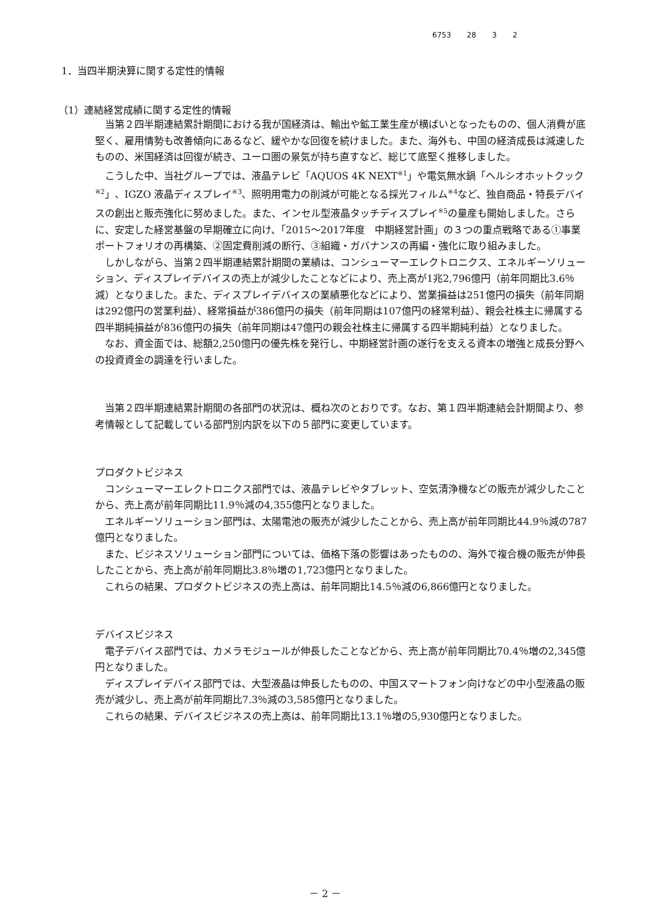6753 28 3 2
1．当四半期決算に関する定性的情報
（1）連結経営成績に関する定性的情報
当第２四半期連結累計期間における我が国経済は、輸出や鉱工業生産が横ばいとなったものの、個人消費が底堅く、雇用情勢も改善傾向にあるなど、緩やかな回復を続けました。また、海外も、中国の経済成長は減速したものの、米国経済は回復が続き、ユーロ圏の景気が持ち直すなど、総じて底堅く推移しました。
こうした中、当社グループでは、液晶テレビ「AQUOS 4K NEXT<sup>※1</sup>」や電気無水鍋「ヘルシオホットクック<sup>※2</sup>」、IGZO 液晶ディスプレイ<sup>※3</sup>、照明用電力の削減が可能となる採光フィルム<sup>※4</sup>など、独自商品・特長デバイスの創出と販売強化に努めました。また、インセル型液晶タッチディスプレイ<sup>※5</sup>の量産も開始しました。さらに、安定した経営基盤の早期確立に向け、「2015～2017年度　中期経営計画」の３つの重点戦略である①事業ポートフォリオの再構築、②固定費削減の断行、③組織・ガバナンスの再編・強化に取り組みました。
しかしながら、当第２四半期連結累計期間の業績は、コンシューマーエレクトロニクス、エネルギーソリューション、ディスプレイデバイスの売上が減少したことなどにより、売上高が1兆2,796億円（前年同期比3.6％減）となりました。また、ディスプレイデバイスの業績悪化などにより、営業損益は251億円の損失（前年同期は292億円の営業利益）、経常損益が386億円の損失（前年同期は107億円の経常利益）、親会社株主に帰属する四半期純損益が836億円の損失（前年同期は47億円の親会社株主に帰属する四半期純利益）となりました。
なお、資金面では、総額2,250億円の優先株を発行し、中期経営計画の遂行を支える資本の増強と成長分野への投資資金の調達を行いました。
当第２四半期連結累計期間の各部門の状況は、概ね次のとおりです。なお、第１四半期連結会計期間より、参考情報として記載している部門別内訳を以下の５部門に変更しています。
プロダクトビジネス
コンシューマーエレクトロニクス部門では、液晶テレビやタブレット、空気清浄機などの販売が減少したことから、売上高が前年同期比11.9％減の4,355億円となりました。
エネルギーソリューション部門は、太陽電池の販売が減少したことから、売上高が前年同期比44.9％減の787億円となりました。
また、ビジネスソリューション部門については、価格下落の影響はあったものの、海外で複合機の販売が伸長したことから、売上高が前年同期比3.8％増の1,723億円となりました。
これらの結果、プロダクトビジネスの売上高は、前年同期比14.5％減の6,866億円となりました。
デバイスビジネス
電子デバイス部門では、カメラモジュールが伸長したことなどから、売上高が前年同期比70.4％増の2,345億円となりました。
ディスプレイデバイス部門では、大型液晶は伸長したものの、中国スマートフォン向けなどの中小型液晶の販売が減少し、売上高が前年同期比7.3％減の3,585億円となりました。
これらの結果、デバイスビジネスの売上高は、前年同期比13.1％増の5,930億円となりました。
－ 2 －